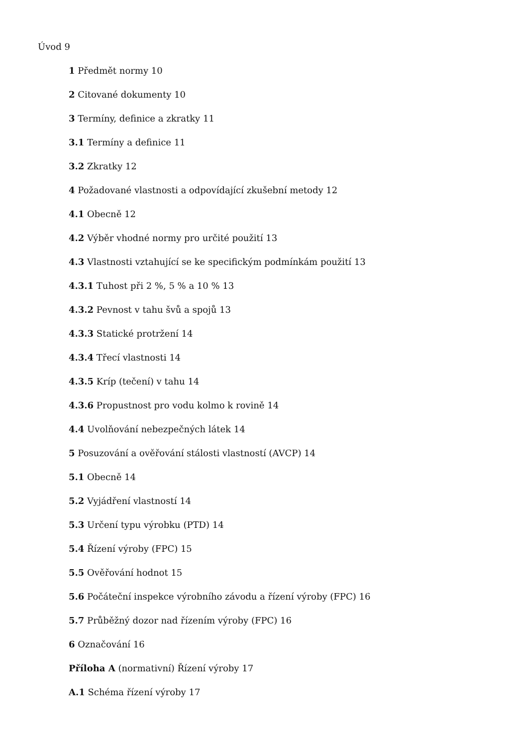Úvod 9
1 Předmět normy 10
2 Citované dokumenty 10
3 Termíny, definice a zkratky 11
3.1 Termíny a definice 11
3.2 Zkratky 12
4 Požadované vlastnosti a odpovídající zkušební metody 12
4.1 Obecně 12
4.2 Výběr vhodné normy pro určité použití 13
4.3 Vlastnosti vztahující se ke specifickým podmínkám použití 13
4.3.1 Tuhost při 2 %, 5 % a 10 % 13
4.3.2 Pevnost v tahu švů a spojů 13
4.3.3 Statické protržení 14
4.3.4 Třecí vlastnosti 14
4.3.5 Kríp (tečení) v tahu 14
4.3.6 Propustnost pro vodu kolmo k rovině 14
4.4 Uvolňování nebezpečných látek 14
5 Posuzování a ověřování stálosti vlastností (AVCP) 14
5.1 Obecně 14
5.2 Vyjádření vlastností 14
5.3 Určení typu výrobku (PTD) 14
5.4 Řízení výroby (FPC) 15
5.5 Ověřování hodnot 15
5.6 Počáteční inspekce výrobního závodu a řízení výroby (FPC) 16
5.7 Průběžný dozor nad řízením výroby (FPC) 16
6 Označování 16
Příloha A (normativní) Řízení výroby 17
A.1 Schéma řízení výroby 17